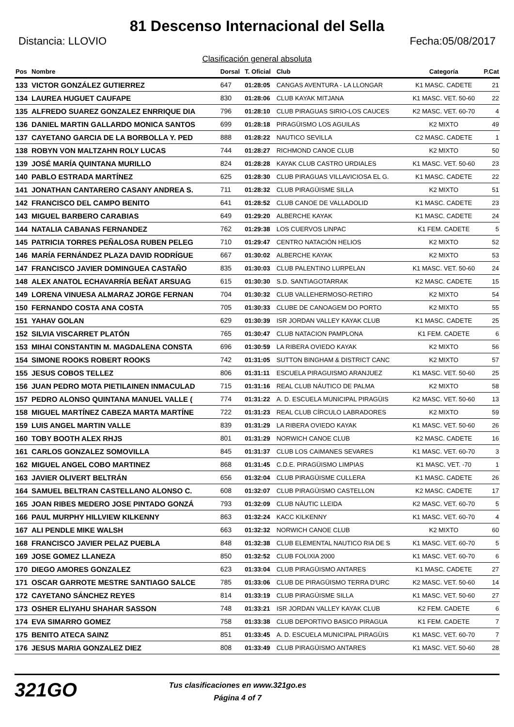81 Descenso Internacional del Sella
Distancia: LLOVIO Fecha:05/08/2017
Clasificación general absoluta
| Pos | Nombre | Dorsal | T. Oficial | Club | Categoría | P.Cat |
| --- | --- | --- | --- | --- | --- | --- |
| 133 | VICTOR GONZÁLEZ GUTIERREZ | 647 | 01:28:05 | CANGAS AVENTURA - LA LLONGAR | K1 MASC. CADETE | 21 |
| 134 | LAUREA HUGUET CAUFAPE | 830 | 01:28:06 | CLUB KAYAK MITJANA | K1 MASC. VET. 50-60 | 22 |
| 135 | ALFREDO SUAREZ GONZALEZ ENRRIQUE DIA | 796 | 01:28:10 | CLUB PIRAGUAS SIRIO-LOS CAUCES | K2 MASC. VET. 60-70 | 4 |
| 136 | DANIEL MARTIN GALLARDO MONICA SANTOS | 699 | 01:28:18 | PIRAGÜISMO LOS AGUILAS | K2 MIXTO | 49 |
| 137 | CAYETANO GARCIA DE LA BORBOLLA Y. PED | 888 | 01:28:22 | NAUTICO SEVILLA | C2 MASC. CADETE | 1 |
| 138 | ROBYN VON MALTZAHN ROLY LUCAS | 744 | 01:28:27 | RICHMOND CANOE CLUB | K2 MIXTO | 50 |
| 139 | JOSÉ MARÍA QUINTANA MURILLO | 824 | 01:28:28 | KAYAK CLUB CASTRO URDIALES | K1 MASC. VET. 50-60 | 23 |
| 140 | PABLO ESTRADA MARTÍNEZ | 625 | 01:28:30 | CLUB PIRAGUAS VILLAVICIOSA EL G. | K1 MASC. CADETE | 22 |
| 141 | JONATHAN CANTARERO CASANY ANDREA S. | 711 | 01:28:32 | CLUB PIRAGÜISME SILLA | K2 MIXTO | 51 |
| 142 | FRANCISCO DEL CAMPO BENITO | 641 | 01:28:52 | CLUB CANOE DE VALLADOLID | K1 MASC. CADETE | 23 |
| 143 | MIGUEL BARBERO CARABIAS | 649 | 01:29:20 | ALBERCHE KAYAK | K1 MASC. CADETE | 24 |
| 144 | NATALIA CABANAS FERNANDEZ | 762 | 01:29:38 | LOS CUERVOS LINPAC | K1 FEM. CADETE | 5 |
| 145 | PATRICIA TORRES PEÑALOSA RUBEN PELEG | 710 | 01:29:47 | CENTRO NATACIÓN HELIOS | K2 MIXTO | 52 |
| 146 | MARÍA FERNÁNDEZ PLAZA DAVID RODRÍGUE | 667 | 01:30:02 | ALBERCHE KAYAK | K2 MIXTO | 53 |
| 147 | FRANCISCO JAVIER DOMINGUEA CASTAÑO | 835 | 01:30:03 | CLUB PALENTINO LURPELAN | K1 MASC. VET. 50-60 | 24 |
| 148 | ALEX ANATOL ECHAVARRÍA BEÑAT ARSUAG | 615 | 01:30:30 | S.D. SANTIAGOTARRAK | K2 MASC. CADETE | 15 |
| 149 | LORENA VINUESA ALMARAZ JORGE FERNAN | 704 | 01:30:32 | CLUB VALLEHERMOSO-RETIRO | K2 MIXTO | 54 |
| 150 | FERNANDO COSTA ANA COSTA | 705 | 01:30:33 | CLUBE DE CANOAGEM DO PORTO | K2 MIXTO | 55 |
| 151 | YAHAV GOLAN | 629 | 01:30:39 | ISR JORDAN VALLEY KAYAK CLUB | K1 MASC. CADETE | 25 |
| 152 | SILVIA VISCARRET PLATÓN | 765 | 01:30:47 | CLUB NATACION PAMPLONA | K1 FEM. CADETE | 6 |
| 153 | MIHAI CONSTANTIN M. MAGDALENA CONSTA | 696 | 01:30:59 | LA RIBERA OVIEDO KAYAK | K2 MIXTO | 56 |
| 154 | SIMONE ROOKS ROBERT ROOKS | 742 | 01:31:05 | SUTTON BINGHAM & DISTRICT CANC | K2 MIXTO | 57 |
| 155 | JESUS COBOS TELLEZ | 806 | 01:31:11 | ESCUELA PIRAGUISMO ARANJUEZ | K1 MASC. VET. 50-60 | 25 |
| 156 | JUAN PEDRO MOTA PIETILAINEN INMACULAD | 715 | 01:31:16 | REAL CLUB NÁUTICO DE PALMA | K2 MIXTO | 58 |
| 157 | PEDRO ALONSO QUINTANA MANUEL VALLE ( | 774 | 01:31:22 | A. D. ESCUELA MUNICIPAL PIRAGÜIS | K2 MASC. VET. 50-60 | 13 |
| 158 | MIGUEL MARTÍNEZ CABEZA MARTA MARTÍNE | 722 | 01:31:23 | REAL CLUB CÍRCULO LABRADORES | K2 MIXTO | 59 |
| 159 | LUIS ANGEL MARTIN VALLE | 839 | 01:31:29 | LA RIBERA OVIEDO KAYAK | K1 MASC. VET. 50-60 | 26 |
| 160 | TOBY BOOTH ALEX RHJS | 801 | 01:31:29 | NORWICH CANOE CLUB | K2 MASC. CADETE | 16 |
| 161 | CARLOS GONZALEZ SOMOVILLA | 845 | 01:31:37 | CLUB LOS CAIMANES SEVARES | K1 MASC. VET. 60-70 | 3 |
| 162 | MIGUEL ANGEL COBO MARTINEZ | 868 | 01:31:45 | C.D.E. PIRAGÜISMO LIMPIAS | K1 MASC. VET. -70 | 1 |
| 163 | JAVIER OLIVERT BELTRÁN | 656 | 01:32:04 | CLUB PIRAGÜISME CULLERA | K1 MASC. CADETE | 26 |
| 164 | SAMUEL BELTRAN CASTELLANO ALONSO C. | 608 | 01:32:07 | CLUB PIRAGÜISMO CASTELLON | K2 MASC. CADETE | 17 |
| 165 | JOAN RIBES MEDERO JOSE PINTADO GONZÁ | 793 | 01:32:09 | CLUB NÀUTIC LLEIDA | K2 MASC. VET. 60-70 | 5 |
| 166 | PAUL MURPHY HILLVIEW KILKENNY | 863 | 01:32:24 | KACC KILKENNY | K1 MASC. VET. 60-70 | 4 |
| 167 | ALI PENDLE MIKE WALSH | 663 | 01:32:32 | NORWICH CANOE CLUB | K2 MIXTO | 60 |
| 168 | FRANCISCO JAVIER PELAZ PUEBLA | 848 | 01:32:38 | CLUB ELEMENTAL NAUTICO RIA DE S | K1 MASC. VET. 60-70 | 5 |
| 169 | JOSE GOMEZ LLANEZA | 850 | 01:32:52 | CLUB FOLIXIA 2000 | K1 MASC. VET. 60-70 | 6 |
| 170 | DIEGO AMORES GONZALEZ | 623 | 01:33:04 | CLUB PIRAGÜISMO ANTARES | K1 MASC. CADETE | 27 |
| 171 | OSCAR GARROTE MESTRE SANTIAGO SALCE | 785 | 01:33:06 | CLUB DE PIRAGÜISMO TERRA D'URC | K2 MASC. VET. 50-60 | 14 |
| 172 | CAYETANO SÁNCHEZ REYES | 814 | 01:33:19 | CLUB PIRAGÜISME SILLA | K1 MASC. VET. 50-60 | 27 |
| 173 | OSHER ELIYAHU SHAHAR SASSON | 748 | 01:33:21 | ISR JORDAN VALLEY KAYAK CLUB | K2 FEM. CADETE | 6 |
| 174 | EVA SIMARRO GOMEZ | 758 | 01:33:38 | CLUB DEPORTIVO BASICO PIRAGUA | K1 FEM. CADETE | 7 |
| 175 | BENITO ATECA SAINZ | 851 | 01:33:45 | A. D. ESCUELA MUNICIPAL PIRAGÜIS | K1 MASC. VET. 60-70 | 7 |
| 176 | JESUS MARIA GONZALEZ DIEZ | 808 | 01:33:49 | CLUB PIRAGÜISMO ANTARES | K1 MASC. VET. 50-60 | 28 |
321GO
Tus clasificaciones en www.321go.es
Página 4 of 7